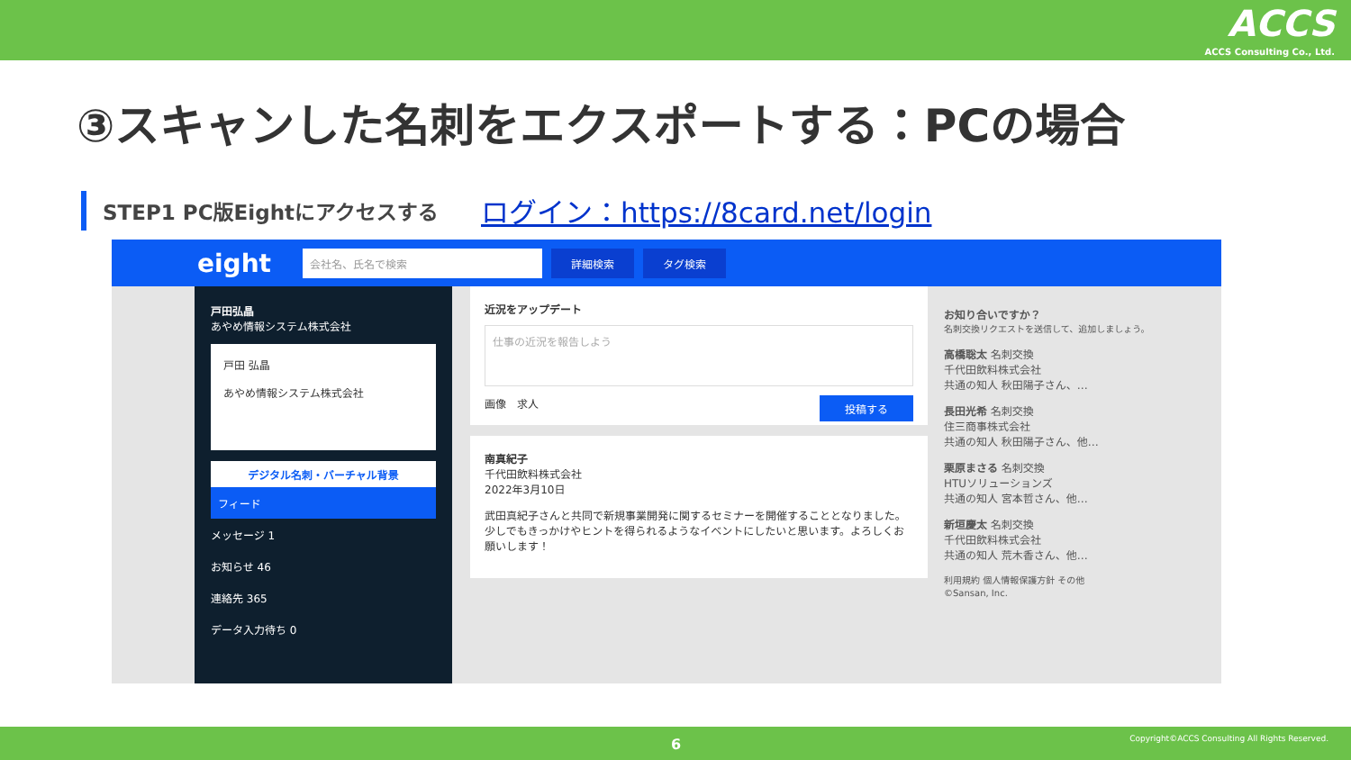ACCS
ACCS Consulting Co., Ltd.
③スキャンした名刺をエクスポートする：PCの場合
STEP1 PC版Eightにアクセスする
ログイン：https://8card.net/login
eight 会社名、氏名で検索 詳細検索 タグ検索
戸田弘晶
あやめ情報システム株式会社
戸田 弘晶
あやめ情報システム株式会社
デジタル名刺・バーチャル背景
フィード
メッセージ 1
お知らせ 46
連絡先 365
データ入力待ち 0
近況をアップデート
仕事の近況を報告しよう
画像　求人 投稿する
南真紀子
千代田飲料株式会社
2022年3月10日
武田真紀子さんと共同で新規事業開発に関するセミナーを開催することとなりました。
少しでもきっかけやヒントを得られるようなイベントにしたいと思います。よろしくお願いします！
お知り合いですか？
名刺交換リクエストを送信して、追加しましょう。
高橋聡太 名刺交換
千代田飲料株式会社
共通の知人 秋田陽子さん、…
長田光希 名刺交換
住三商事株式会社
共通の知人 秋田陽子さん、他…
栗原まさる 名刺交換
HTUソリューションズ
共通の知人 宮本哲さん、他…
新垣慶太 名刺交換
千代田飲料株式会社
共通の知人 荒木香さん、他…
利用規約 個人情報保護方針 その他
©Sansan, Inc.
6 Copyright©ACCS Consulting All Rights Reserved.